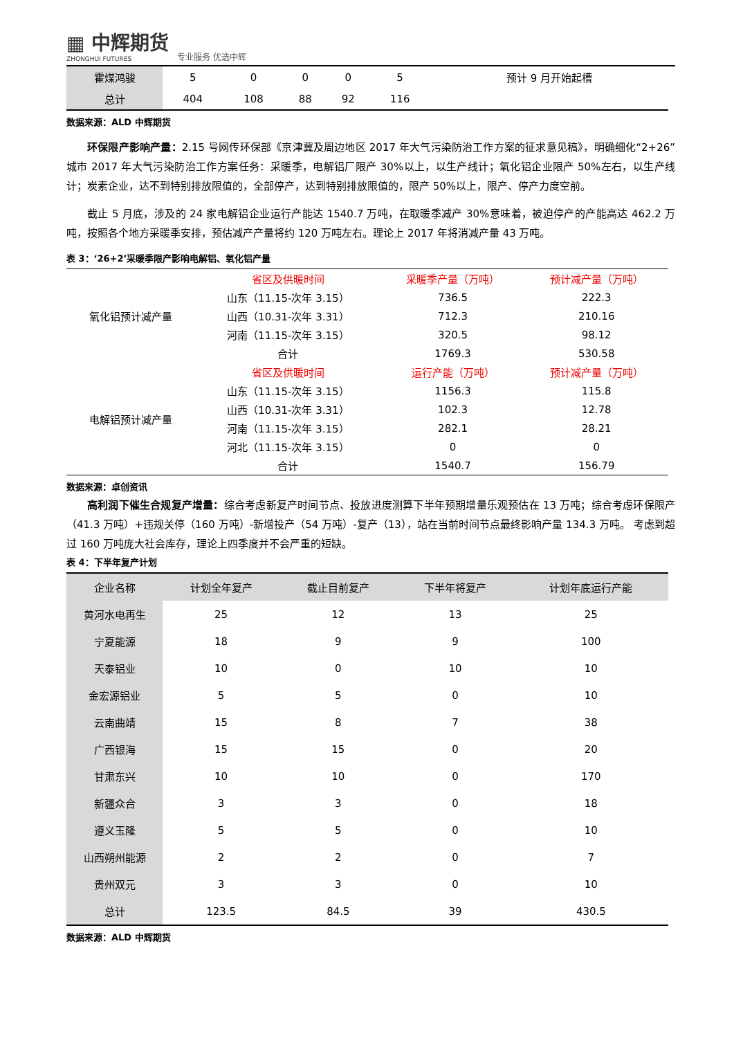▦ 中辉期货
ZHONGHUI FUTURES
专业服务 优选中辉
| 霍煤鸿骏 | 5 | 0 | 0 | 0 | 5 | 预计 9 月开始起槽 |
| 总计 | 404 | 108 | 88 | 92 | 116 | |
数据来源：ALD 中辉期货
环保限产影响产量：2.15 号网传环保部《京津冀及周边地区 2017 年大气污染防治工作方案的征求意见稿》，明确细化“2+26”城市 2017 年大气污染防治工作方案任务：采暖季，电解铝厂限产 30%以上，以生产线计；氧化铝企业限产 50%左右，以生产线计；炭素企业，达不到特别排放限值的，全部停产，达到特别排放限值的，限产 50%以上，限产、停产力度空前。
截止 5 月底，涉及的 24 家电解铝企业运行产能达 1540.7 万吨，在取暖季减产 30%意味着，被迫停产的产能高达 462.2 万吨，按照各个地方采暖季安排，预估减产产量将约 120 万吨左右。理论上 2017 年将消减产量 43 万吨。
表 3：‘26+2’采暖季限产影响电解铝、氧化铝产量
| 氧化铝预计减产量 | 省区及供暖时间 | 采暖季产量（万吨） | 预计减产量（万吨） |
| | 山东（11.15-次年 3.15） | 736.5 | 222.3 |
| | 山西（10.31-次年 3.31） | 712.3 | 210.16 |
| | 河南（11.15-次年 3.15） | 320.5 | 98.12 |
| | 合计 | 1769.3 | 530.58 |
| 电解铝预计减产量 | 省区及供暖时间 | 运行产能（万吨） | 预计减产量（万吨） |
| | 山东（11.15-次年 3.15） | 1156.3 | 115.8 |
| | 山西（10.31-次年 3.31） | 102.3 | 12.78 |
| | 河南（11.15-次年 3.15） | 282.1 | 28.21 |
| | 河北（11.15-次年 3.15） | 0 | 0 |
| | 合计 | 1540.7 | 156.79 |
数据来源：卓创资讯
高利润下催生合规复产增量：综合考虑新复产时间节点、投放进度测算下半年预期增量乐观预估在 13 万吨；综合考虑环保限产（41.3 万吨）+违规关停（160 万吨）-新增投产（54 万吨）-复产（13），站在当前时间节点最终影响产量 134.3 万吨。 考虑到超过 160 万吨庞大社会库存，理论上四季度并不会严重的短缺。
表 4：下半年复产计划
| 企业名称 | 计划全年复产 | 截止目前复产 | 下半年将复产 | 计划年底运行产能 |
| --- | --- | --- | --- | --- |
| 黄河水电再生 | 25 | 12 | 13 | 25 |
| 宁夏能源 | 18 | 9 | 9 | 100 |
| 天泰铝业 | 10 | 0 | 10 | 10 |
| 金宏源铝业 | 5 | 5 | 0 | 10 |
| 云南曲靖 | 15 | 8 | 7 | 38 |
| 广西银海 | 15 | 15 | 0 | 20 |
| 甘肃东兴 | 10 | 10 | 0 | 170 |
| 新疆众合 | 3 | 3 | 0 | 18 |
| 遵义玉隆 | 5 | 5 | 0 | 10 |
| 山西朔州能源 | 2 | 2 | 0 | 7 |
| 贵州双元 | 3 | 3 | 0 | 10 |
| 总计 | 123.5 | 84.5 | 39 | 430.5 |
数据来源：ALD 中辉期货